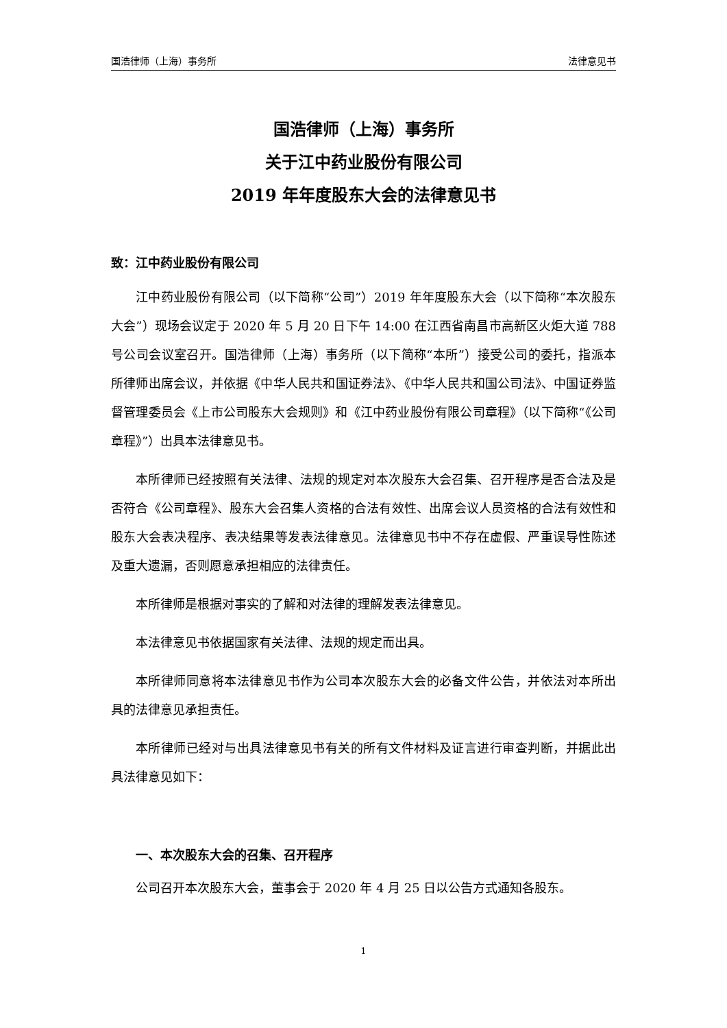国浩律师（上海）事务所 法律意见书
国浩律师（上海）事务所
关于江中药业股份有限公司
2019 年年度股东大会的法律意见书
致：江中药业股份有限公司
江中药业股份有限公司（以下简称“公司”）2019 年年度股东大会（以下简称“本次股东大会”）现场会议定于 2020 年 5 月 20 日下午 14:00 在江西省南昌市高新区火炬大道 788 号公司会议室召开。国浩律师（上海）事务所（以下简称“本所”）接受公司的委托，指派本所律师出席会议，并依据《中华人民共和国证券法》、《中华人民共和国公司法》、中国证券监督管理委员会《上市公司股东大会规则》和《江中药业股份有限公司章程》（以下简称“《公司章程》”）出具本法律意见书。
本所律师已经按照有关法律、法规的规定对本次股东大会召集、召开程序是否合法及是否符合《公司章程》、股东大会召集人资格的合法有效性、出席会议人员资格的合法有效性和股东大会表决程序、表决结果等发表法律意见。法律意见书中不存在虚假、严重误导性陈述及重大遗漏，否则愿意承担相应的法律责任。
本所律师是根据对事实的了解和对法律的理解发表法律意见。
本法律意见书依据国家有关法律、法规的规定而出具。
本所律师同意将本法律意见书作为公司本次股东大会的必备文件公告，并依法对本所出具的法律意见承担责任。
本所律师已经对与出具法律意见书有关的所有文件材料及证言进行审查判断，并据此出具法律意见如下：
一、本次股东大会的召集、召开程序
公司召开本次股东大会，董事会于 2020 年 4 月 25 日以公告方式通知各股东。
1